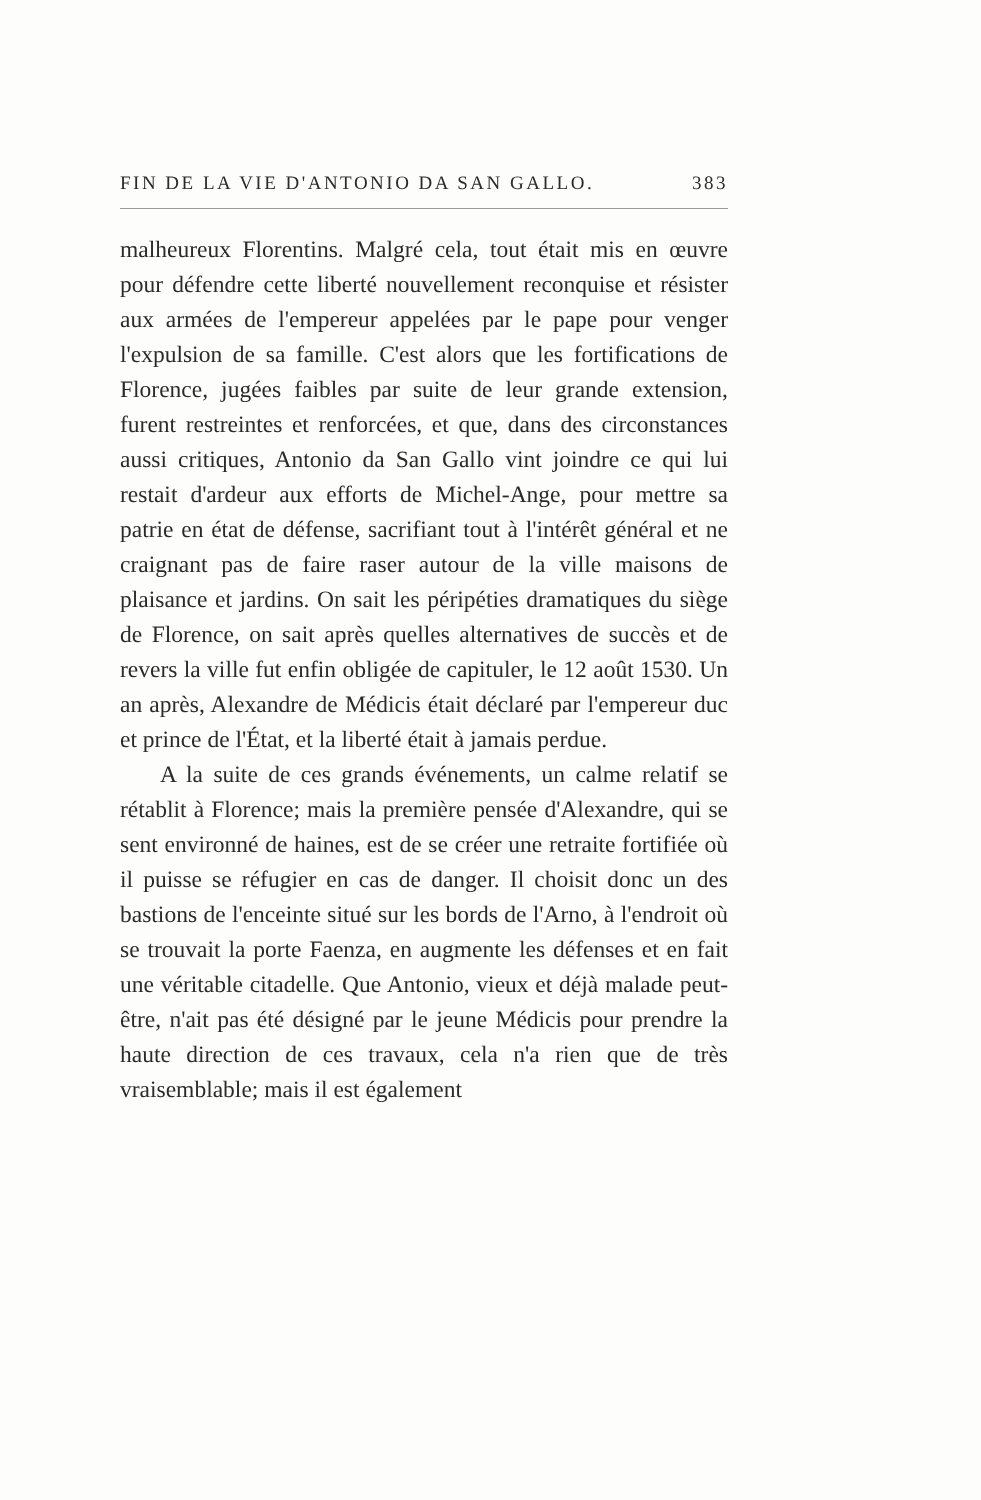FIN DE LA VIE D'ANTONIO DA SAN GALLO. 383
malheureux Florentins. Malgré cela, tout était mis en œuvre pour défendre cette liberté nouvellement reconquise et résister aux armées de l'empereur appelées par le pape pour venger l'expulsion de sa famille. C'est alors que les fortifications de Florence, jugées faibles par suite de leur grande extension, furent restreintes et renforcées, et que, dans des circonstances aussi critiques, Antonio da San Gallo vint joindre ce qui lui restait d'ardeur aux efforts de Michel-Ange, pour mettre sa patrie en état de défense, sacrifiant tout à l'intérêt général et ne craignant pas de faire raser autour de la ville maisons de plaisance et jardins. On sait les péripéties dramatiques du siège de Florence, on sait après quelles alternatives de succès et de revers la ville fut enfin obligée de capituler, le 12 août 1530. Un an après, Alexandre de Médicis était déclaré par l'empereur duc et prince de l'État, et la liberté était à jamais perdue.
A la suite de ces grands événements, un calme relatif se rétablit à Florence; mais la première pensée d'Alexandre, qui se sent environné de haines, est de se créer une retraite fortifiée où il puisse se réfugier en cas de danger. Il choisit donc un des bastions de l'enceinte situé sur les bords de l'Arno, à l'endroit où se trouvait la porte Faenza, en augmente les défenses et en fait une véritable citadelle. Que Antonio, vieux et déjà malade peut-être, n'ait pas été désigné par le jeune Médicis pour prendre la haute direction de ces travaux, cela n'a rien que de très vraisemblable; mais il est également